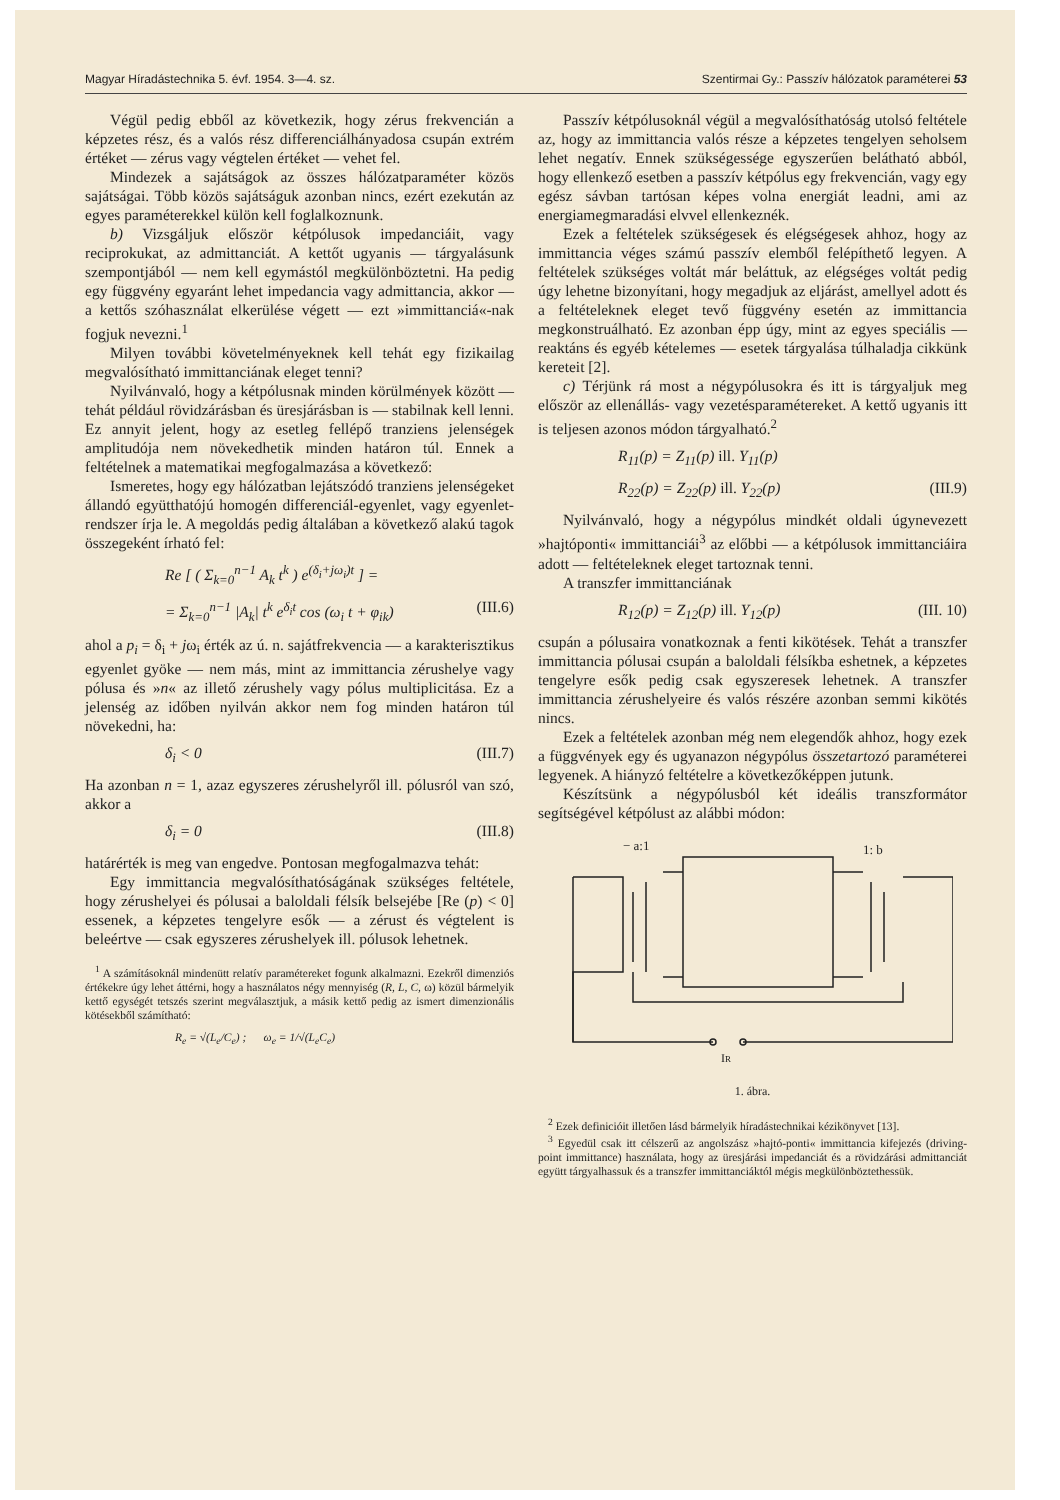Magyar Híradástechnika 5. évf. 1954. 3—4. sz. Szentirmai Gy.: Passzív hálózatok paraméterei 53
Végül pedig ebből az következik, hogy zérus frekvencián a képzetes rész, és a valós rész differenciálhányadosa csupán extrém értéket — zérus vagy végtelen értéket — vehet fel.
Mindezek a sajátságok az összes hálózatparaméter közös sajátságai. Több közös sajátságuk azonban nincs, ezért ezekután az egyes paraméterekkel külön kell foglalkoznunk.
b) Vizsgáljuk először kétpólusok impedanciáit, vagy reciprokukat, az admittanciát. A kettőt ugyanis — tárgyalásunk szempontjából — nem kell egymástól megkülönböztetni. Ha pedig egy függvény egyaránt lehet impedancia vagy admittancia, akkor — a kettős szóhasználat elkerülése végett — ezt »immittanciá«-nak fogjuk nevezni.<sup>1</sup>
Milyen további követelményeknek kell tehát egy fizikailag megvalósítható immittanciának eleget tenni?
Nyilvánvaló, hogy a kétpólusnak minden körülmények között — tehát például rövidzárásban és üresjárásban is — stabilnak kell lenni. Ez annyit jelent, hogy az esetleg fellépő tranziens jelenségek amplitudója nem növekedhetik minden határon túl. Ennek a feltételnek a matematikai megfogalmazása a következő:
Ismeretes, hogy egy hálózatban lejátszódó tranziens jelenségeket állandó együtthatójú homogén differenciál-egyenlet, vagy egyenlet-rendszer írja le. A megoldás pedig általában a következő alakú tagok összegeként írható fel:
Re [ ( Σ<sub>k=0</sub><sup>n−1</sup> A<sub>k</sub> t<sup>k</sup> ) e<sup>(δ<sub>i</sub>+jω<sub>i</sub>)t</sup> ] =
= Σ<sub>k=0</sub><sup>n−1</sup> |A<sub>k</sub>| t<sup>k</sup> e<sup>δ<sub>i</sub>t</sup> cos (ω<sub>i</sub> t + φ<sub>ik</sub>) (III.6)
ahol a p<sub>i</sub> = δ<sub>i</sub> + jω<sub>i</sub> érték az ú. n. sajátfrekvencia — a karakterisztikus egyenlet gyöke — nem más, mint az immittancia zérushelye vagy pólusa és »n« az illető zérushely vagy pólus multiplicitása. Ez a jelenség az időben nyilván akkor nem fog minden határon túl növekedni, ha:
δ<sub>i</sub> < 0 (III.7)
Ha azonban n = 1, azaz egyszeres zérushelyről ill. pólusról van szó, akkor a
δ<sub>i</sub> = 0 (III.8)
határérték is meg van engedve. Pontosan megfogalmazva tehát:
Egy immittancia megvalósíthatóságának szükséges feltétele, hogy zérushelyei és pólusai a baloldali félsík belsejébe [Re (p) < 0] essenek, a képzetes tengelyre esők — a zérust és végtelent is beleértve — csak egyszeres zérushelyek ill. pólusok lehetnek.
<sup>1</sup> A számításoknál mindenütt relatív paramétereket fogunk alkalmazni. Ezekről dimenziós értékekre úgy lehet áttérni, hogy a használatos négy mennyiség (R, L, C, ω) közül bármelyik kettő egységét tetszés szerint megválasztjuk, a másik kettő pedig az ismert dimenzionális kötésekből számítható:
R<sub>e</sub> = √(L<sub>e</sub>/C<sub>e</sub>) ; ω<sub>e</sub> = 1/√(L<sub>e</sub>C<sub>e</sub>)
Passzív kétpólusoknál végül a megvalósíthatóság utolsó feltétele az, hogy az immittancia valós része a képzetes tengelyen seholsem lehet negatív. Ennek szükségessége egyszerűen belátható abból, hogy ellenkező esetben a passzív kétpólus egy frekvencián, vagy egy egész sávban tartósan képes volna energiát leadni, ami az energiamegmaradási elvvel ellenkeznék.
Ezek a feltételek szükségesek és elégségesek ahhoz, hogy az immittancia véges számú passzív elemből felépíthető legyen. A feltételek szükséges voltát már beláttuk, az elégséges voltát pedig úgy lehetne bizonyítani, hogy megadjuk az eljárást, amellyel adott és a feltételeknek eleget tevő függvény esetén az immittancia megkonstruálható. Ez azonban épp úgy, mint az egyes speciális — reaktáns és egyéb kételemes — esetek tárgyalása túlhaladja cikkünk kereteit [2].
c) Térjünk rá most a négypólusokra és itt is tárgyaljuk meg először az ellenállás- vagy vezetésparamétereket. A kettő ugyanis itt is teljesen azonos módon tárgyalható.<sup>2</sup>
R<sub>11</sub>(p) = Z<sub>11</sub>(p) ill. Y<sub>11</sub>(p)
R<sub>22</sub>(p) = Z<sub>22</sub>(p) ill. Y<sub>22</sub>(p) (III.9)
Nyilvánvaló, hogy a négypólus mindkét oldali úgynevezett »hajtóponti« immittanciái<sup>3</sup> az előbbi — a kétpólusok immittanciáira adott — feltételeknek eleget tartoznak tenni.
A transzfer immittanciának
R<sub>12</sub>(p) = Z<sub>12</sub>(p) ill. Y<sub>12</sub>(p) (III. 10)
csupán a pólusaira vonatkoznak a fenti kikötések. Tehát a transzfer immittancia pólusai csupán a baloldali félsíkba eshetnek, a képzetes tengelyre esők pedig csak egyszeresek lehetnek. A transzfer immittancia zérushelyeire és valós részére azonban semmi kikötés nincs.
Ezek a feltételek azonban még nem elegendők ahhoz, hogy ezek a függvények egy és ugyanazon négypólus összetartozó paraméterei legyenek. A hiányzó feltételre a következőképpen jutunk.
Készítsünk a négypólusból két ideális transzformátor segítségével kétpólust az alábbi módon:
− a:1
1: b
IR
1. ábra.
<sup>2</sup> Ezek definicióit illetően lásd bármelyik híradástechnikai kézikönyvet [13].
<sup>3</sup> Egyedül csak itt célszerű az angolszász »hajtó-ponti« immittancia kifejezés (driving-point immittance) használata, hogy az üresjárási impedanciát és a rövidzárási admittanciát együtt tárgyalhassuk és a transzfer immittanciáktól mégis megkülönböztethessük.